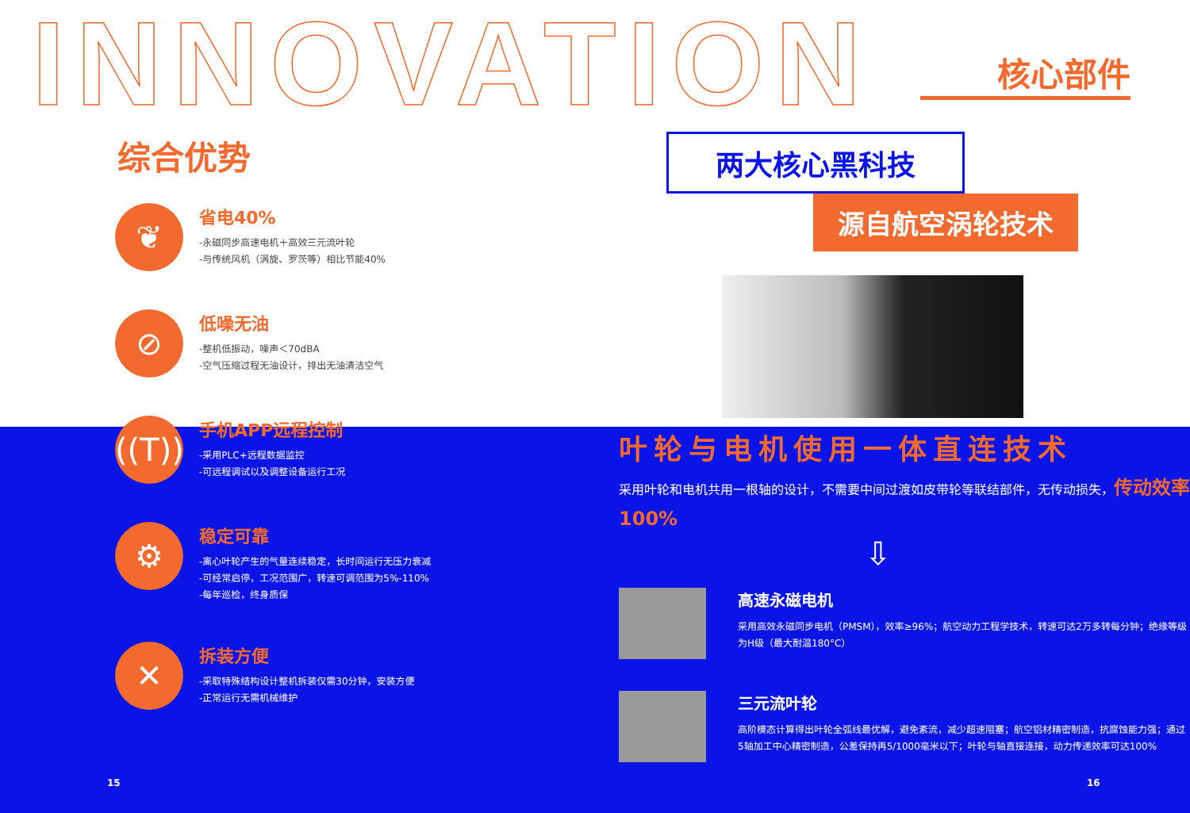INNOVATION
综合优势
❦
省电40%
-永磁同步高速电机＋高效三元流叶轮
-与传统风机（涡旋、罗茨等）相比节能40%
⊘
低噪无油
-整机低振动，噪声＜70dBA
-空气压缩过程无油设计，排出无油清洁空气
((T))
手机APP远程控制
-采用PLC+远程数据监控
-可远程调试以及调整设备运行工况
⚙
稳定可靠
-离心叶轮产生的气量连续稳定，长时间运行无压力衰减
-可经常启停，工况范围广，转速可调范围为5%-110%
-每年巡检，终身质保
✕
拆装方便
-采取特殊结构设计整机拆装仅需30分钟，安装方便
-正常运行无需机械维护
核心部件
两大核心黑科技
源自航空涡轮技术
叶轮与电机使用一体直连技术
采用叶轮和电机共用一根轴的设计，不需要中间过渡如皮带轮等联结部件，无传动损失，传动效率100%
⇩
高速永磁电机
采用高效永磁同步电机（PMSM），效率≥96%；航空动力工程学技术，转速可达2万多转每分钟；绝缘等级为H级（最大耐温180°C）
三元流叶轮
高阶模态计算得出叶轮全弧线最优解，避免紊流，减少超速阻塞；航空铝材精密制造，抗腐蚀能力强；通过5轴加工中心精密制造，公差保持再5/1000毫米以下；叶轮与轴直接连接，动力传递效率可达100%
15 16